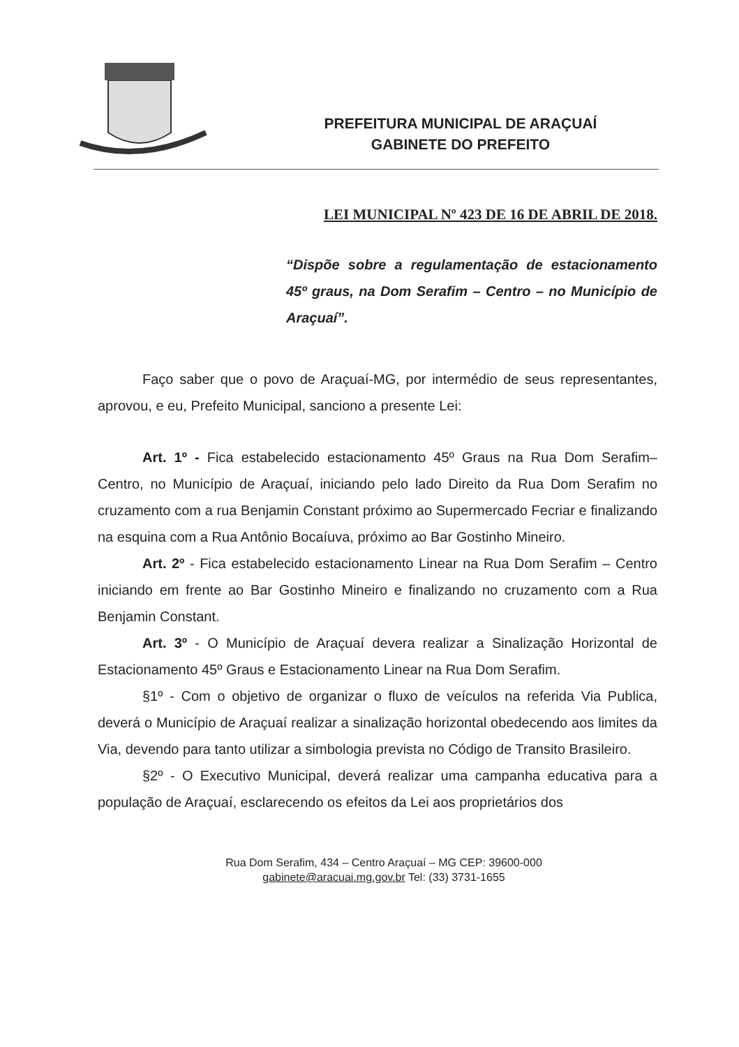PREFEITURA MUNICIPAL DE ARAÇUAÍ
GABINETE DO PREFEITO
LEI MUNICIPAL Nº 423 DE 16 DE ABRIL DE 2018.
“Dispõe sobre a regulamentação de estacionamento 45º graus, na Dom Serafim – Centro – no Município de Araçuaí”.
Faço saber que o povo de Araçuaí-MG, por intermédio de seus representantes, aprovou, e eu, Prefeito Municipal, sanciono a presente Lei:
Art. 1º - Fica estabelecido estacionamento 45º Graus na Rua Dom Serafim– Centro, no Município de Araçuaí, iniciando pelo lado Direito da Rua Dom Serafim no cruzamento com a rua Benjamin Constant próximo ao Supermercado Fecriar e finalizando na esquina com a Rua Antônio Bocaíuva, próximo ao Bar Gostinho Mineiro.
Art. 2º - Fica estabelecido estacionamento Linear na Rua Dom Serafim – Centro iniciando em frente ao Bar Gostinho Mineiro e finalizando no cruzamento com a Rua Benjamin Constant.
Art. 3º - O Município de Araçuaí devera realizar a Sinalização Horizontal de Estacionamento 45º Graus e Estacionamento Linear na Rua Dom Serafim.
§1º - Com o objetivo de organizar o fluxo de veículos na referida Via Publica, deverá o Município de Araçuaí realizar a sinalização horizontal obedecendo aos limites da Via, devendo para tanto utilizar a simbologia prevista no Código de Transito Brasileiro.
§2º - O Executivo Municipal, deverá realizar uma campanha educativa para a população de Araçuaí, esclarecendo os efeitos da Lei aos proprietários dos
Rua Dom Serafim, 434 – Centro Araçuaí – MG CEP: 39600-000
gabinete@aracuai.mg.gov.br Tel: (33) 3731-1655